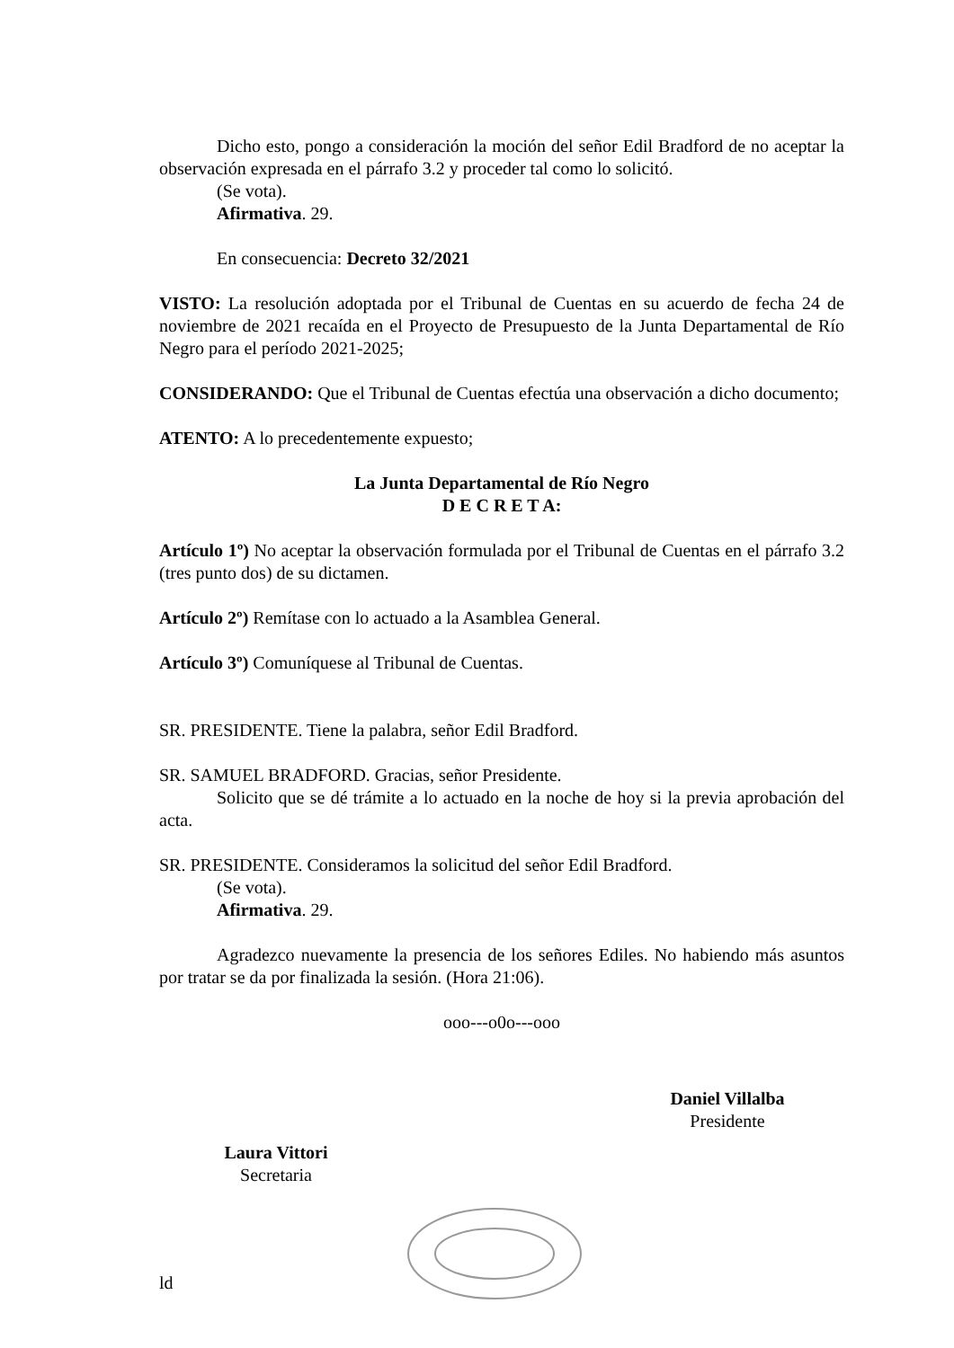Dicho esto, pongo a consideración la moción del señor Edil Bradford de no aceptar la observación expresada en el párrafo 3.2 y proceder tal como lo solicitó.
(Se vota).
Afirmativa. 29.
En consecuencia: Decreto 32/2021
VISTO: La resolución adoptada por el Tribunal de Cuentas en su acuerdo de fecha 24 de noviembre de 2021 recaída en el Proyecto de Presupuesto de la Junta Departamental de Río Negro para el período 2021-2025;
CONSIDERANDO: Que el Tribunal de Cuentas efectúa una observación a dicho documento;
ATENTO: A lo precedentemente expuesto;
La Junta Departamental de Río Negro
D E C R E T A:
Artículo 1º) No aceptar la observación formulada por el Tribunal de Cuentas en el párrafo 3.2 (tres punto dos) de su dictamen.
Artículo 2º) Remítase con lo actuado a la Asamblea General.
Artículo 3º) Comuníquese al Tribunal de Cuentas.
SR. PRESIDENTE. Tiene la palabra, señor Edil Bradford.
SR. SAMUEL BRADFORD. Gracias, señor Presidente.
Solicito que se dé trámite a lo actuado en la noche de hoy si la previa aprobación del acta.
SR. PRESIDENTE. Consideramos la solicitud del señor Edil Bradford.
(Se vota).
Afirmativa. 29.
Agradezco nuevamente la presencia de los señores Ediles. No habiendo más asuntos por tratar se da por finalizada la sesión. (Hora 21:06).
ooo---o0o---ooo
Laura Vittori
Secretaria
Daniel Villalba
Presidente
ld